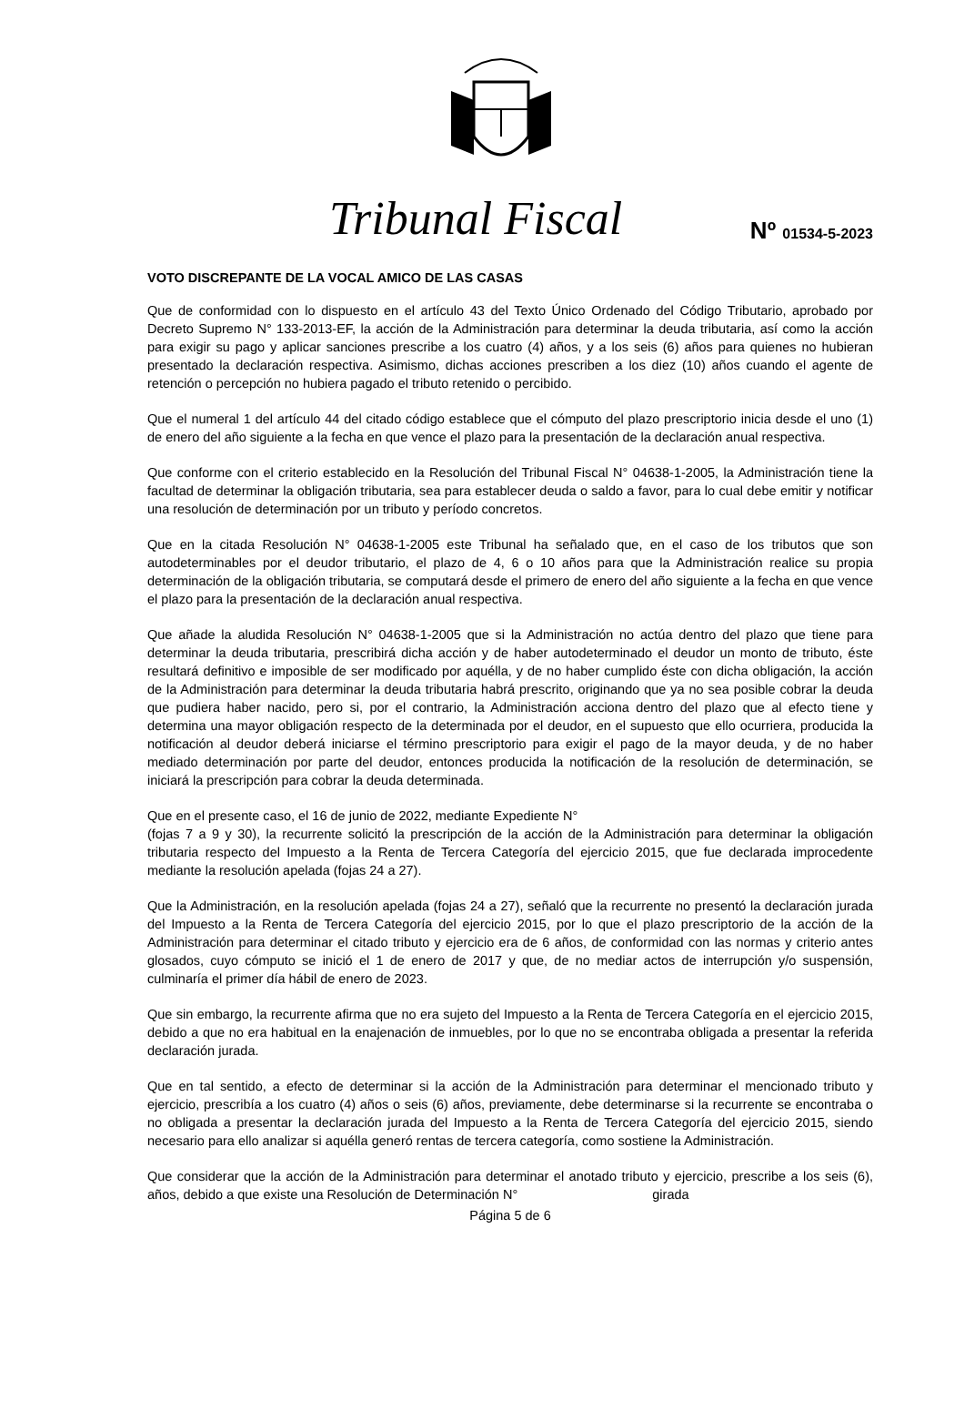Tribunal Fiscal Nº 01534-5-2023
VOTO DISCREPANTE DE LA VOCAL AMICO DE LAS CASAS
Que de conformidad con lo dispuesto en el artículo 43 del Texto Único Ordenado del Código Tributario, aprobado por Decreto Supremo N° 133-2013-EF, la acción de la Administración para determinar la deuda tributaria, así como la acción para exigir su pago y aplicar sanciones prescribe a los cuatro (4) años, y a los seis (6) años para quienes no hubieran presentado la declaración respectiva. Asimismo, dichas acciones prescriben a los diez (10) años cuando el agente de retención o percepción no hubiera pagado el tributo retenido o percibido.
Que el numeral 1 del artículo 44 del citado código establece que el cómputo del plazo prescriptorio inicia desde el uno (1) de enero del año siguiente a la fecha en que vence el plazo para la presentación de la declaración anual respectiva.
Que conforme con el criterio establecido en la Resolución del Tribunal Fiscal N° 04638-1-2005, la Administración tiene la facultad de determinar la obligación tributaria, sea para establecer deuda o saldo a favor, para lo cual debe emitir y notificar una resolución de determinación por un tributo y período concretos.
Que en la citada Resolución N° 04638-1-2005 este Tribunal ha señalado que, en el caso de los tributos que son autodeterminables por el deudor tributario, el plazo de 4, 6 o 10 años para que la Administración realice su propia determinación de la obligación tributaria, se computará desde el primero de enero del año siguiente a la fecha en que vence el plazo para la presentación de la declaración anual respectiva.
Que añade la aludida Resolución N° 04638-1-2005 que si la Administración no actúa dentro del plazo que tiene para determinar la deuda tributaria, prescribirá dicha acción y de haber autodeterminado el deudor un monto de tributo, éste resultará definitivo e imposible de ser modificado por aquélla, y de no haber cumplido éste con dicha obligación, la acción de la Administración para determinar la deuda tributaria habrá prescrito, originando que ya no sea posible cobrar la deuda que pudiera haber nacido, pero si, por el contrario, la Administración acciona dentro del plazo que al efecto tiene y determina una mayor obligación respecto de la determinada por el deudor, en el supuesto que ello ocurriera, producida la notificación al deudor deberá iniciarse el término prescriptorio para exigir el pago de la mayor deuda, y de no haber mediado determinación por parte del deudor, entonces producida la notificación de la resolución de determinación, se iniciará la prescripción para cobrar la deuda determinada.
Que en el presente caso, el 16 de junio de 2022, mediante Expediente N°
(fojas 7 a 9 y 30), la recurrente solicitó la prescripción de la acción de la Administración para determinar la obligación tributaria respecto del Impuesto a la Renta de Tercera Categoría del ejercicio 2015, que fue declarada improcedente mediante la resolución apelada (fojas 24 a 27).
Que la Administración, en la resolución apelada (fojas 24 a 27), señaló que la recurrente no presentó la declaración jurada del Impuesto a la Renta de Tercera Categoría del ejercicio 2015, por lo que el plazo prescriptorio de la acción de la Administración para determinar el citado tributo y ejercicio era de 6 años, de conformidad con las normas y criterio antes glosados, cuyo cómputo se inició el 1 de enero de 2017 y que, de no mediar actos de interrupción y/o suspensión, culminaría el primer día hábil de enero de 2023.
Que sin embargo, la recurrente afirma que no era sujeto del Impuesto a la Renta de Tercera Categoría en el ejercicio 2015, debido a que no era habitual en la enajenación de inmuebles, por lo que no se encontraba obligada a presentar la referida declaración jurada.
Que en tal sentido, a efecto de determinar si la acción de la Administración para determinar el mencionado tributo y ejercicio, prescribía a los cuatro (4) años o seis (6) años, previamente, debe determinarse si la recurrente se encontraba o no obligada a presentar la declaración jurada del Impuesto a la Renta de Tercera Categoría del ejercicio 2015, siendo necesario para ello analizar si aquélla generó rentas de tercera categoría, como sostiene la Administración.
Que considerar que la acción de la Administración para determinar el anotado tributo y ejercicio, prescribe a los seis (6), años, debido a que existe una Resolución de Determinación N° girada
Página 5 de 6